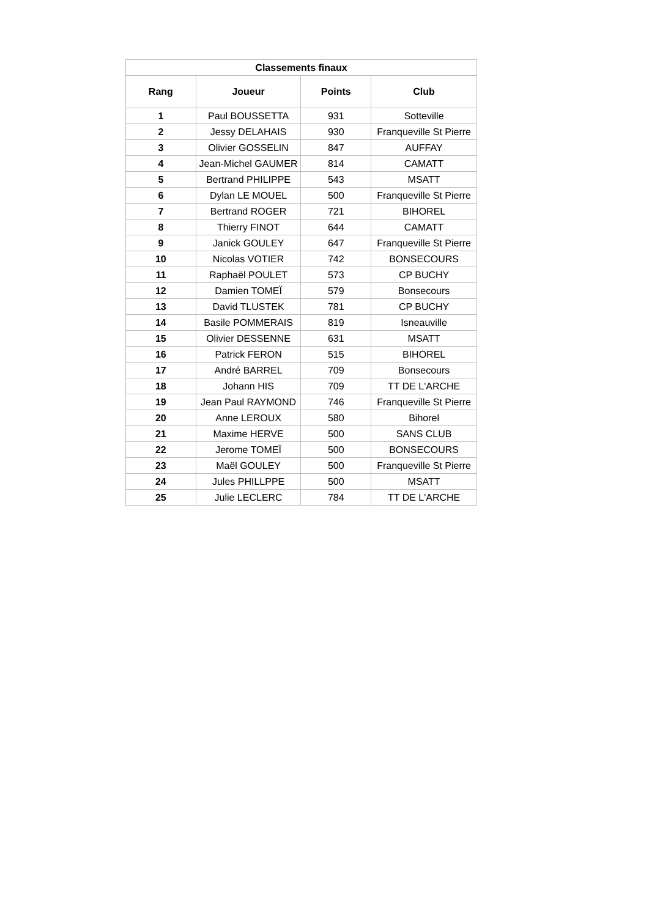| Classements finaux | | | |
| --- | --- | --- | --- |
| Rang | Joueur | Points | Club |
| 1 | Paul BOUSSETTA | 931 | Sotteville |
| 2 | Jessy DELAHAIS | 930 | Franqueville St Pierre |
| 3 | Olivier GOSSELIN | 847 | AUFFAY |
| 4 | Jean-Michel GAUMER | 814 | CAMATT |
| 5 | Bertrand PHILIPPE | 543 | MSATT |
| 6 | Dylan LE MOUEL | 500 | Franqueville St Pierre |
| 7 | Bertrand ROGER | 721 | BIHOREL |
| 8 | Thierry FINOT | 644 | CAMATT |
| 9 | Janick GOULEY | 647 | Franqueville St Pierre |
| 10 | Nicolas VOTIER | 742 | BONSECOURS |
| 11 | Raphaël POULET | 573 | CP BUCHY |
| 12 | Damien TOMEÏ | 579 | Bonsecours |
| 13 | David TLUSTEK | 781 | CP BUCHY |
| 14 | Basile POMMERAIS | 819 | Isneauville |
| 15 | Olivier DESSENNE | 631 | MSATT |
| 16 | Patrick FERON | 515 | BIHOREL |
| 17 | André BARREL | 709 | Bonsecours |
| 18 | Johann HIS | 709 | TT DE L'ARCHE |
| 19 | Jean Paul RAYMOND | 746 | Franqueville St Pierre |
| 20 | Anne LEROUX | 580 | Bihorel |
| 21 | Maxime HERVE | 500 | SANS CLUB |
| 22 | Jerome TOMEÏ | 500 | BONSECOURS |
| 23 | Maël GOULEY | 500 | Franqueville St Pierre |
| 24 | Jules PHILLPPE | 500 | MSATT |
| 25 | Julie LECLERC | 784 | TT DE L'ARCHE |